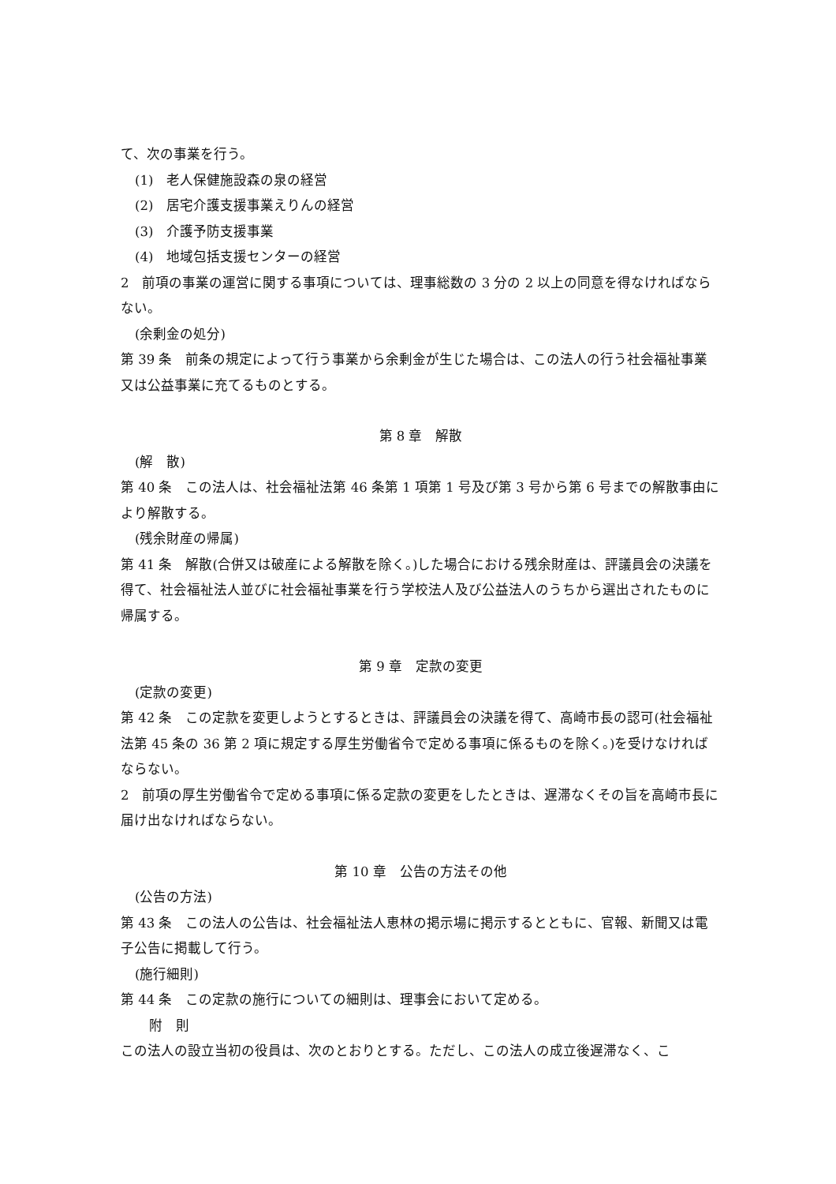て、次の事業を行う。
(1)　老人保健施設森の泉の経営
(2)　居宅介護支援事業えりんの経営
(3)　介護予防支援事業
(4)　地域包括支援センターの経営
2　前項の事業の運営に関する事項については、理事総数の 3 分の 2 以上の同意を得なければならない。
(余剰金の処分)
第 39 条　前条の規定によって行う事業から余剰金が生じた場合は、この法人の行う社会福祉事業又は公益事業に充てるものとする。
第 8 章　解散
(解　散)
第 40 条　この法人は、社会福祉法第 46 条第 1 項第 1 号及び第 3 号から第 6 号までの解散事由により解散する。
(残余財産の帰属)
第 41 条　解散(合併又は破産による解散を除く。)した場合における残余財産は、評議員会の決議を得て、社会福祉法人並びに社会福祉事業を行う学校法人及び公益法人のうちから選出されたものに帰属する。
第 9 章　定款の変更
(定款の変更)
第 42 条　この定款を変更しようとするときは、評議員会の決議を得て、高崎市長の認可(社会福祉法第 45 条の 36 第 2 項に規定する厚生労働省令で定める事項に係るものを除く。)を受けなければならない。
2　前項の厚生労働省令で定める事項に係る定款の変更をしたときは、遅滞なくその旨を高崎市長に届け出なければならない。
第 10 章　公告の方法その他
(公告の方法)
第 43 条　この法人の公告は、社会福祉法人恵林の掲示場に掲示するとともに、官報、新聞又は電子公告に掲載して行う。
(施行細則)
第 44 条　この定款の施行についての細則は、理事会において定める。
附　則
この法人の設立当初の役員は、次のとおりとする。ただし、この法人の成立後遅滞なく、こ